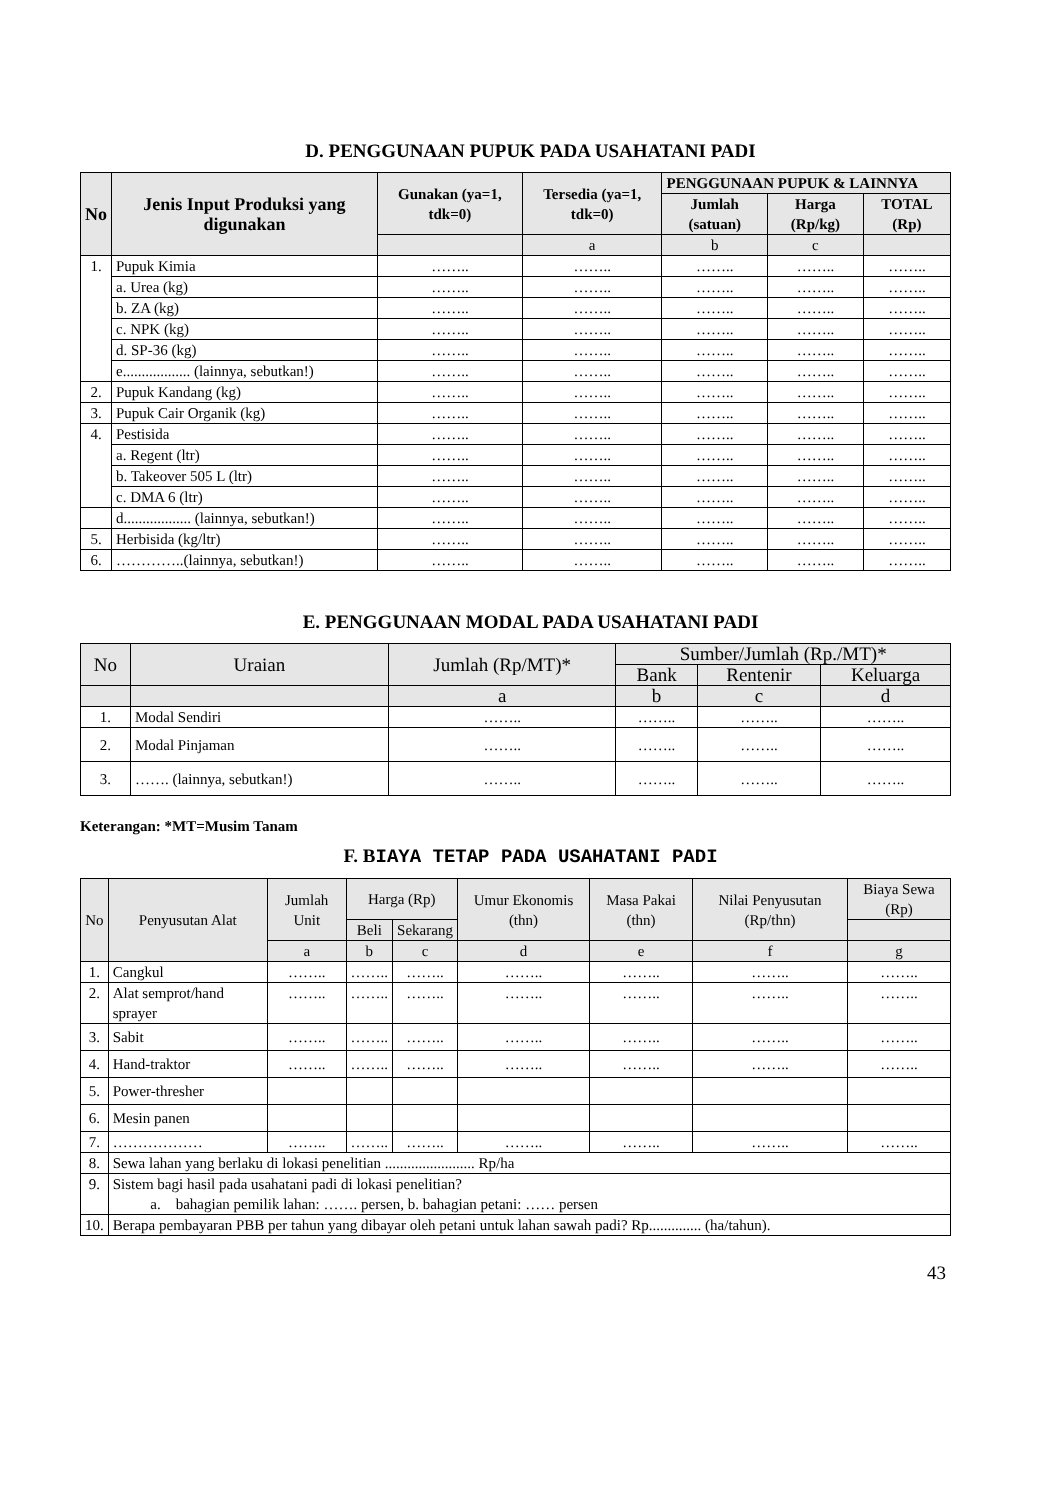D. PENGGUNAAN PUPUK PADA USAHATANI PADI
| No | Jenis Input Produksi yang digunakan | Gunakan (ya=1, tdk=0) | Tersedia (ya=1, tdk=0) | PENGGUNAAN PUPUK & LAINNYA | | |
| --- | --- | --- | --- | --- | --- | --- |
| | | | | Jumlah (satuan) | Harga (Rp/kg) | TOTAL (Rp) |
| | | | a | b | c | |
| 1. | Pupuk Kimia | …….. | …….. | …….. | …….. | …….. |
| | a. Urea (kg) | …….. | …….. | …….. | …….. | …….. |
| | b. ZA (kg) | …….. | …….. | …….. | …….. | …….. |
| | c. NPK (kg) | …….. | …….. | …….. | …….. | …….. |
| | d. SP-36 (kg) | …….. | …….. | …….. | …….. | …….. |
| | e.................. (lainnya, sebutkan!) | …….. | …….. | …….. | …….. | …….. |
| 2. | Pupuk Kandang (kg) | …….. | …….. | …….. | …….. | …….. |
| 3. | Pupuk Cair Organik (kg) | …….. | …….. | …….. | …….. | …….. |
| 4. | Pestisida | …….. | …….. | …….. | …….. | …….. |
| | a. Regent (ltr) | …….. | …….. | …….. | …….. | …….. |
| | b. Takeover 505 L (ltr) | …….. | …….. | …….. | …….. | …….. |
| | c. DMA 6 (ltr) | …….. | …….. | …….. | …….. | …….. |
| | d.................. (lainnya, sebutkan!) | …….. | …….. | …….. | …….. | …….. |
| 5. | Herbisida (kg/ltr) | …….. | …….. | …….. | …….. | …….. |
| 6. | …………..(lainnya, sebutkan!) | …….. | …….. | …….. | …….. | …….. |
E. PENGGUNAAN MODAL PADA USAHATANI PADI
| No | Uraian | Jumlah (Rp/MT)* | Sumber/Jumlah (Rp./MT)* | | |
| --- | --- | --- | --- | --- | --- |
| | | | Bank | Rentenir | Keluarga |
| | | a | b | c | d |
| 1. | Modal Sendiri | …….. | …….. | …….. | …….. |
| 2. | Modal Pinjaman | …….. | …….. | …….. | …….. |
| 3. | ……. (lainnya, sebutkan!) | …….. | …….. | …….. | …….. |
Keterangan: *MT=Musim Tanam
F. BIAYA TETAP PADA USAHATANI PADI
| No | Penyusutan Alat | Jumlah Unit | Harga (Rp) | | Umur Ekonomis (thn) | Masa Pakai (thn) | Nilai Penyusutan (Rp/thn) | Biaya Sewa (Rp) |
| --- | --- | --- | --- | --- | --- | --- | --- | --- |
| | | | Beli | Sekarang | | | | |
| | | a | b | c | d | e | f | g |
| 1. | Cangkul | …….. | …….. | …….. | …….. | …….. | …….. | …….. |
| 2. | Alat semprot/hand sprayer | …….. | …….. | …….. | …….. | …….. | …….. | …….. |
| 3. | Sabit | …….. | …….. | …….. | …….. | …….. | …….. | …….. |
| 4. | Hand-traktor | …….. | …….. | …….. | …….. | …….. | …….. | …….. |
| 5. | Power-thresher | | | | | | | |
| 6. | Mesin panen | | | | | | | |
| 7. | ……………… | …….. | …….. | …….. | …….. | …….. | …….. | …….. |
| 8. | Sewa lahan yang berlaku di lokasi penelitian ........................ Rp/ha | | | | | | | |
| 9. | Sistem bagi hasil pada usahatani padi di lokasi penelitian? a. bahagian pemilik lahan: ……. persen, b. bahagian petani: …… persen | | | | | | | |
| 10. | Berapa pembayaran PBB per tahun yang dibayar oleh petani untuk lahan sawah padi? Rp.............. (ha/tahun). | | | | | | | |
43